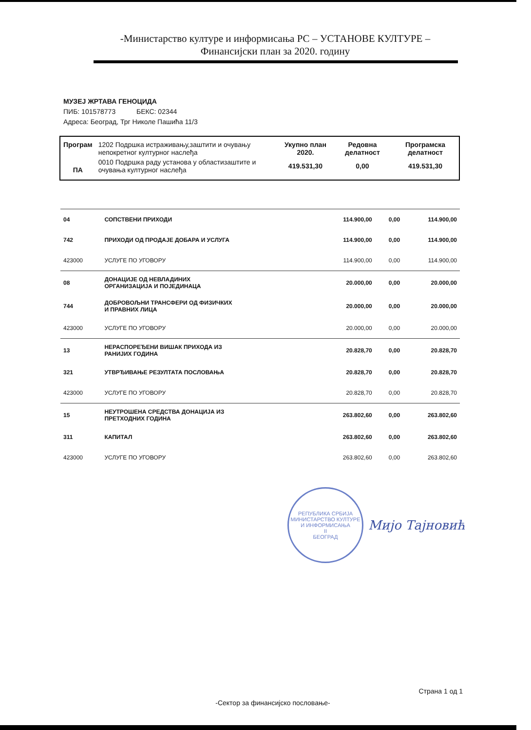-Министарство културе и информисања РС – УСТАНОВЕ КУЛТУРЕ –
Финансијски план за 2020. годину
МУЗЕЈ ЖРТАВА ГЕНОЦИДА
ПИБ: 101578773 БЕКС: 02344
Адреса: Београд, Трг Николе Пашића 11/3
| Програм | 1202 Подршка истраживању,заштити и очувању непокретног културног наслеђа | Укупно план 2020. | Редовна делатност | Програмска делатност |
| ПА | 0010 Подршка раду установа у областизаштите и очувања културног наслеђа | 419.531,30 | 0,00 | 419.531,30 |
| 04 | СОПСТВЕНИ ПРИХОДИ | 114.900,00 | 0,00 | 114.900,00 |
| 742 | ПРИХОДИ ОД ПРОДАЈЕ ДОБАРА И УСЛУГА | 114.900,00 | 0,00 | 114.900,00 |
| 423000 | УСЛУГЕ ПО УГОВОРУ | 114.900,00 | 0,00 | 114.900,00 |
| 08 | ДОНАЦИЈЕ ОД НЕВЛАДИНИХ ОРГАНИЗАЦИЈА И ПОЈЕДИНАЦА | 20.000,00 | 0,00 | 20.000,00 |
| 744 | ДОБРОВОЉНИ ТРАНСФЕРИ ОД ФИЗИЧКИХ И ПРАВНИХ ЛИЦА | 20.000,00 | 0,00 | 20.000,00 |
| 423000 | УСЛУГЕ ПО УГОВОРУ | 20.000,00 | 0,00 | 20.000,00 |
| 13 | НЕРАСПОРЕЂЕНИ ВИШАК ПРИХОДА ИЗ РАНИЈИХ ГОДИНА | 20.828,70 | 0,00 | 20.828,70 |
| 321 | УТВРЂИВАЊЕ РЕЗУЛТАТА ПОСЛОВАЊА | 20.828,70 | 0,00 | 20.828,70 |
| 423000 | УСЛУГЕ ПО УГОВОРУ | 20.828,70 | 0,00 | 20.828,70 |
| 15 | НЕУТРОШЕНА СРЕДСТВА ДОНАЦИЈА ИЗ ПРЕТХОДНИХ ГОДИНА | 263.802,60 | 0,00 | 263.802,60 |
| 311 | КАПИТАЛ | 263.802,60 | 0,00 | 263.802,60 |
| 423000 | УСЛУГЕ ПО УГОВОРУ | 263.802,60 | 0,00 | 263.802,60 |
РЕПУБЛИКА СРБИЈА
МИНИСТАРСТВО КУЛТУРЕ И ИНФОРМИСАЊА
II
БЕОГРАД
Мијо Тајновић
Страна 1 од 1
-Сектор за финансијско пословање-